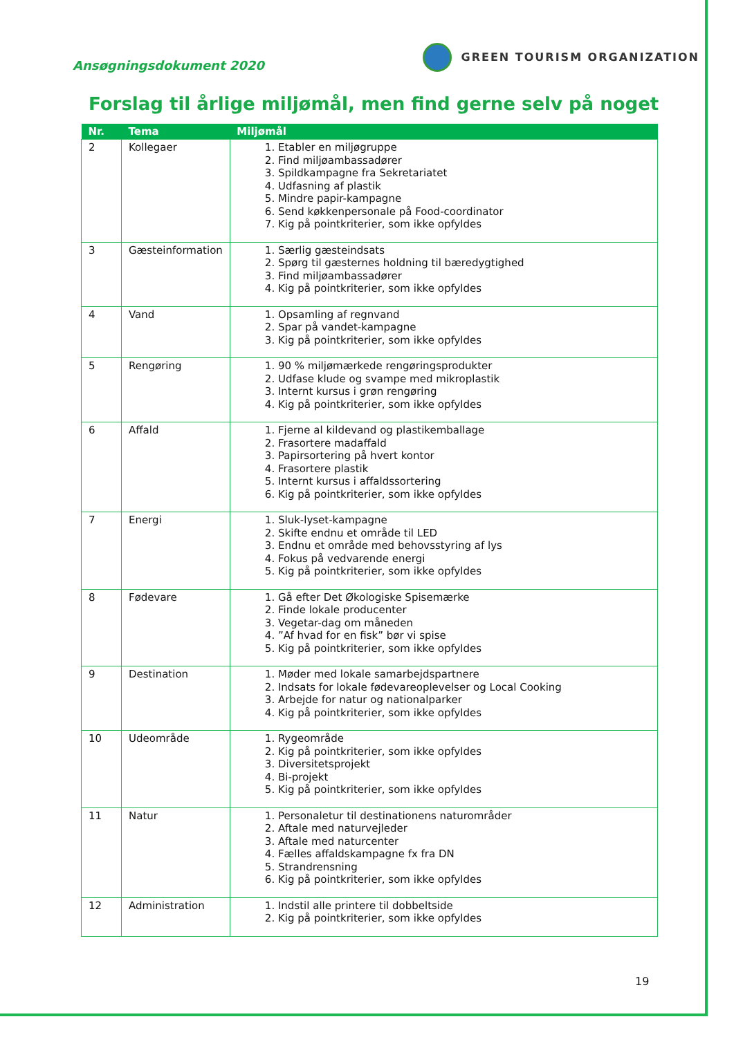Ansøgningsdokument 2020
GREEN TOURISM ORGANIZATION
Forslag til årlige miljømål, men find gerne selv på noget
| Nr. | Tema | Miljømål |
| --- | --- | --- |
| 2 | Kollegaer | 1. Etabler en miljøgruppe 2. Find miljøambassadører 3. Spildkampagne fra Sekretariatet 4. Udfasning af plastik 5. Mindre papir-kampagne 6. Send køkkenpersonale på Food-coordinator 7. Kig på pointkriterier, som ikke opfyldes |
| 3 | Gæsteinformation | 1. Særlig gæsteindsats 2. Spørg til gæsternes holdning til bæredygtighed 3. Find miljøambassadører 4. Kig på pointkriterier, som ikke opfyldes |
| 4 | Vand | 1. Opsamling af regnvand 2. Spar på vandet-kampagne 3. Kig på pointkriterier, som ikke opfyldes |
| 5 | Rengøring | 1. 90 % miljømærkede rengøringsprodukter 2. Udfase klude og svampe med mikroplastik 3. Internt kursus i grøn rengøring 4. Kig på pointkriterier, som ikke opfyldes |
| 6 | Affald | 1. Fjerne al kildevand og plastikemballage 2. Frasortere madaffald 3. Papirsortering på hvert kontor 4. Frasortere plastik 5. Internt kursus i affaldssortering 6. Kig på pointkriterier, som ikke opfyldes |
| 7 | Energi | 1. Sluk-lyset-kampagne 2. Skifte endnu et område til LED 3. Endnu et område med behovsstyring af lys 4. Fokus på vedvarende energi 5. Kig på pointkriterier, som ikke opfyldes |
| 8 | Fødevare | 1. Gå efter Det Økologiske Spisemærke 2. Finde lokale producenter 3. Vegetar-dag om måneden 4. ”Af hvad for en fisk” bør vi spise 5. Kig på pointkriterier, som ikke opfyldes |
| 9 | Destination | 1. Møder med lokale samarbejdspartnere 2. Indsats for lokale fødevareoplevelser og Local Cooking 3. Arbejde for natur og nationalparker 4. Kig på pointkriterier, som ikke opfyldes |
| 10 | Udeområde | 1. Rygeområde 2. Kig på pointkriterier, som ikke opfyldes 3. Diversitetsprojekt 4. Bi-projekt 5. Kig på pointkriterier, som ikke opfyldes |
| 11 | Natur | 1. Personaletur til destinationens naturområder 2. Aftale med naturvejleder 3. Aftale med naturcenter 4. Fælles affaldskampagne fx fra DN 5. Strandrensning 6. Kig på pointkriterier, som ikke opfyldes |
| 12 | Administration | 1. Indstil alle printere til dobbeltside 2. Kig på pointkriterier, som ikke opfyldes |
19